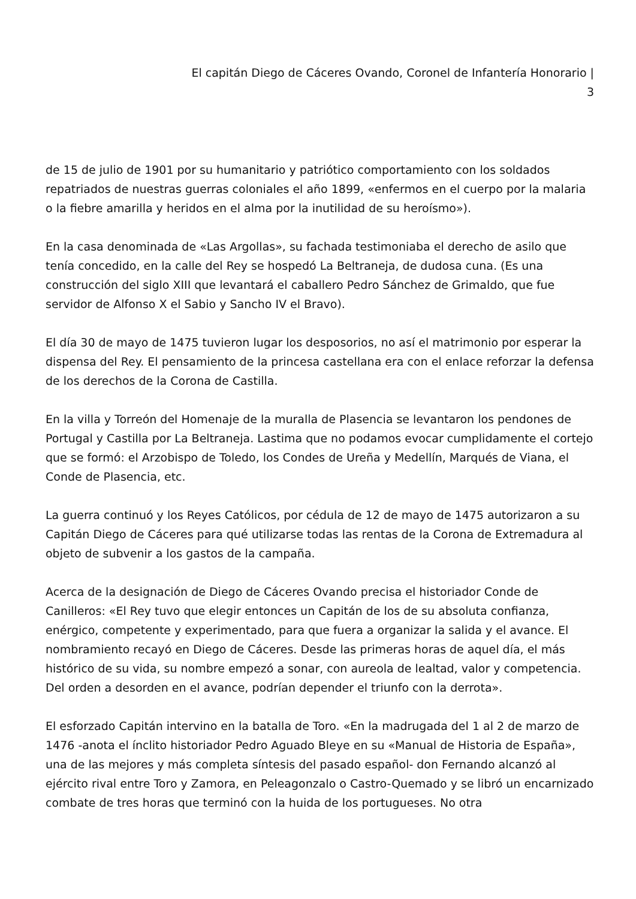El capitán Diego de Cáceres Ovando, Coronel de Infantería Honorario |
3
de 15 de julio de 1901 por su humanitario y patriótico comportamiento con los soldados repatriados de nuestras guerras coloniales el año 1899, «enfermos en el cuerpo por la malaria o la fiebre amarilla y heridos en el alma por la inutilidad de su heroísmo»).
En la casa denominada de «Las Argollas», su fachada testimoniaba el derecho de asilo que tenía concedido, en la calle del Rey se hospedó La Beltraneja, de dudosa cuna. (Es una construcción del siglo XIII que levantará el caballero Pedro Sánchez de Grimaldo, que fue servidor de Alfonso X el Sabio y Sancho IV el Bravo).
El día 30 de mayo de 1475 tuvieron lugar los desposorios, no así el matrimonio por esperar la dispensa del Rey. El pensamiento de la princesa castellana era con el enlace reforzar la defensa de los derechos de la Corona de Castilla.
En la villa y Torreón del Homenaje de la muralla de Plasencia se levantaron los pendones de Portugal y Castilla por La Beltraneja. Lastima que no podamos evocar cumplidamente el cortejo que se formó: el Arzobispo de Toledo, los Condes de Ureña y Medellín, Marqués de Viana, el Conde de Plasencia, etc.
La guerra continuó y los Reyes Católicos, por cédula de 12 de mayo de 1475 autorizaron a su Capitán Diego de Cáceres para qué utilizarse todas las rentas de la Corona de Extremadura al objeto de subvenir a los gastos de la campaña.
Acerca de la designación de Diego de Cáceres Ovando precisa el historiador Conde de Canilleros: «El Rey tuvo que elegir entonces un Capitán de los de su absoluta confianza, enérgico, competente y experimentado, para que fuera a organizar la salida y el avance. El nombramiento recayó en Diego de Cáceres. Desde las primeras horas de aquel día, el más histórico de su vida, su nombre empezó a sonar, con aureola de lealtad, valor y competencia. Del orden a desorden en el avance, podrían depender el triunfo con la derrota».
El esforzado Capitán intervino en la batalla de Toro. «En la madrugada del 1 al 2 de marzo de 1476 -anota el ínclito historiador Pedro Aguado Bleye en su «Manual de Historia de España», una de las mejores y más completa síntesis del pasado español- don Fernando alcanzó al ejército rival entre Toro y Zamora, en Peleagonzalo o Castro-Quemado y se libró un encarnizado combate de tres horas que terminó con la huida de los portugueses. No otra